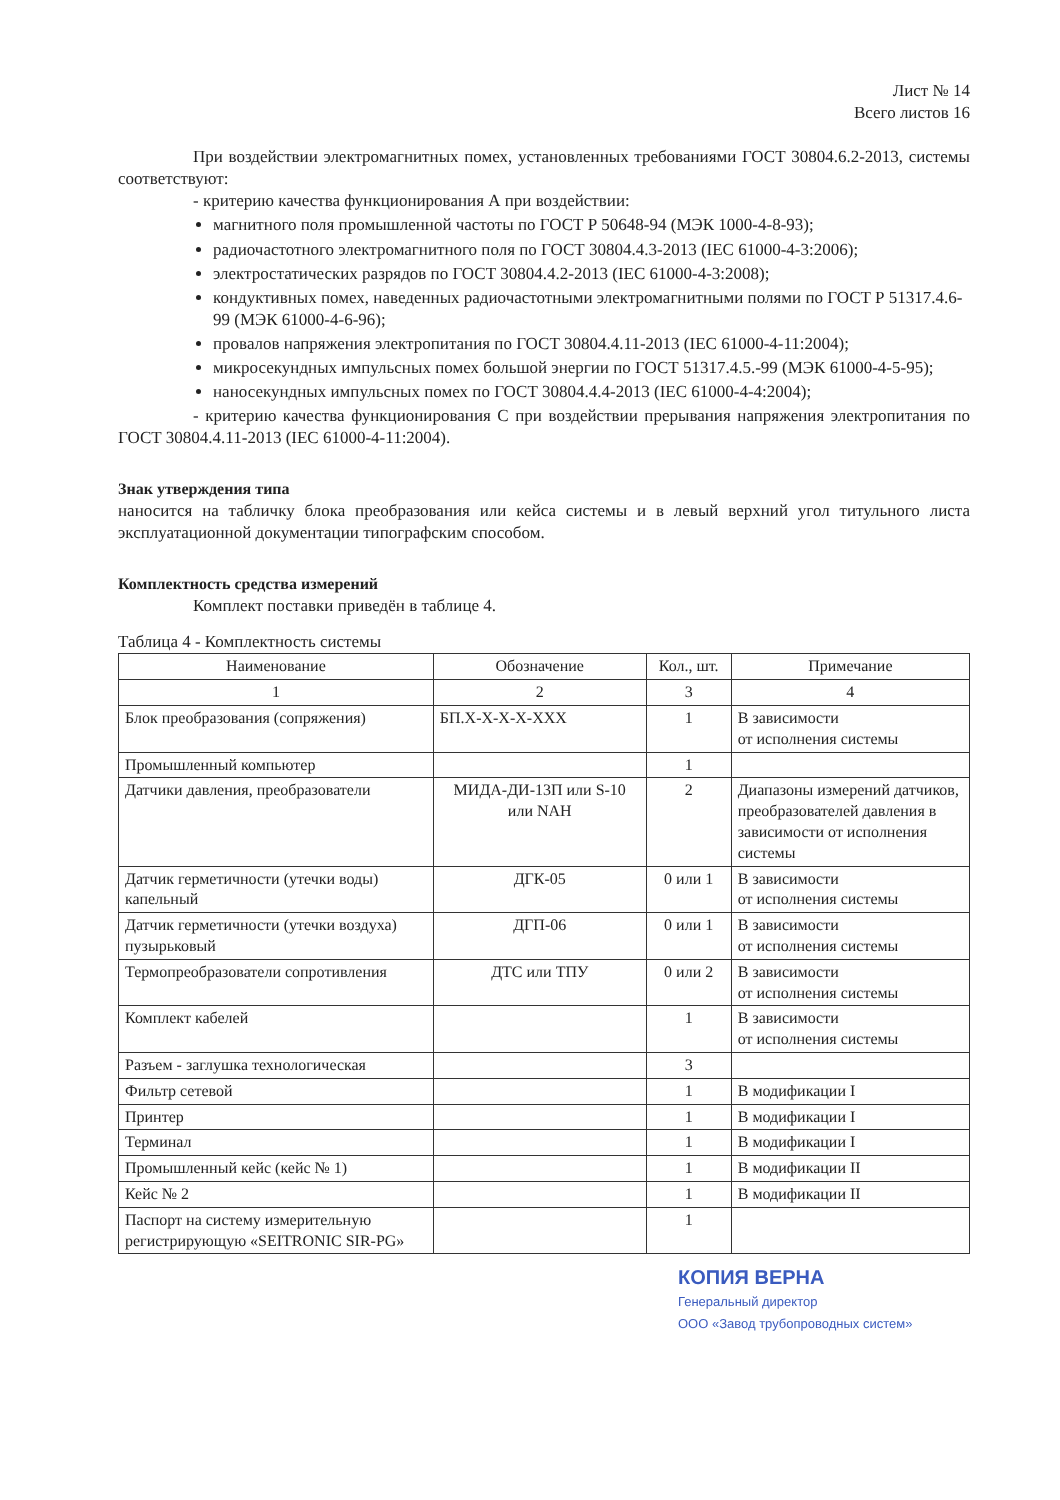Лист № 14
Всего листов 16
При воздействии электромагнитных помех, установленных требованиями ГОСТ 30804.6.2-2013, системы соответствуют:
- критерию качества функционирования А при воздействии:
магнитного поля промышленной частоты по ГОСТ Р 50648-94 (МЭК 1000-4-8-93);
радиочастотного электромагнитного поля по ГОСТ 30804.4.3-2013 (IEC 61000-4-3:2006);
электростатических разрядов по ГОСТ 30804.4.2-2013 (IEC 61000-4-3:2008);
кондуктивных помех, наведенных радиочастотными электромагнитными полями по ГОСТ Р 51317.4.6-99 (МЭК 61000-4-6-96);
провалов напряжения электропитания по ГОСТ 30804.4.11-2013 (IEC 61000-4-11:2004);
микросекундных импульсных помех большой энергии по ГОСТ 51317.4.5.-99 (МЭК 61000-4-5-95);
наносекундных импульсных помех по ГОСТ 30804.4.4-2013 (IEC 61000-4-4:2004);
- критерию качества функционирования С при воздействии прерывания напряжения электропитания по ГОСТ 30804.4.11-2013 (IEC 61000-4-11:2004).
Знак утверждения типа
наносится на табличку блока преобразования или кейса системы и в левый верхний угол титульного листа эксплуатационной документации типографским способом.
Комплектность средства измерений
Комплект поставки приведён в таблице 4.
Таблица 4 - Комплектность системы
| Наименование | Обозначение | Кол., шт. | Примечание |
| --- | --- | --- | --- |
| 1 | 2 | 3 | 4 |
| Блок преобразования (сопряжения) | БП.X-X-X-X-XXX | 1 | В зависимости от исполнения системы |
| Промышленный компьютер | | 1 | |
| Датчики давления, преобразователи | МИДА-ДИ-13П или S-10 или NAH | 2 | Диапазоны измерений датчиков, преобразователей давления в зависимости от исполнения системы |
| Датчик герметичности (утечки воды) капельный | ДГК-05 | 0 или 1 | В зависимости от исполнения системы |
| Датчик герметичности (утечки воздуха) пузырьковый | ДГП-06 | 0 или 1 | В зависимости от исполнения системы |
| Термопреобразователи сопротивления | ДТС или ТПУ | 0 или 2 | В зависимости от исполнения системы |
| Комплект кабелей | | 1 | В зависимости от исполнения системы |
| Разъем - заглушка технологическая | | 3 | |
| Фильтр сетевой | | 1 | В модификации I |
| Принтер | | 1 | В модификации I |
| Терминал | | 1 | В модификации I |
| Промышленный кейс (кейс № 1) | | 1 | В модификации II |
| Кейс № 2 | | 1 | В модификации II |
| Паспорт на систему измерительную регистрирующую «SEITRONIC SIR-PG» | | 1 | |
КОПИЯ ВЕРНА
Генеральный директор
ООО «Завод трубопроводных систем»